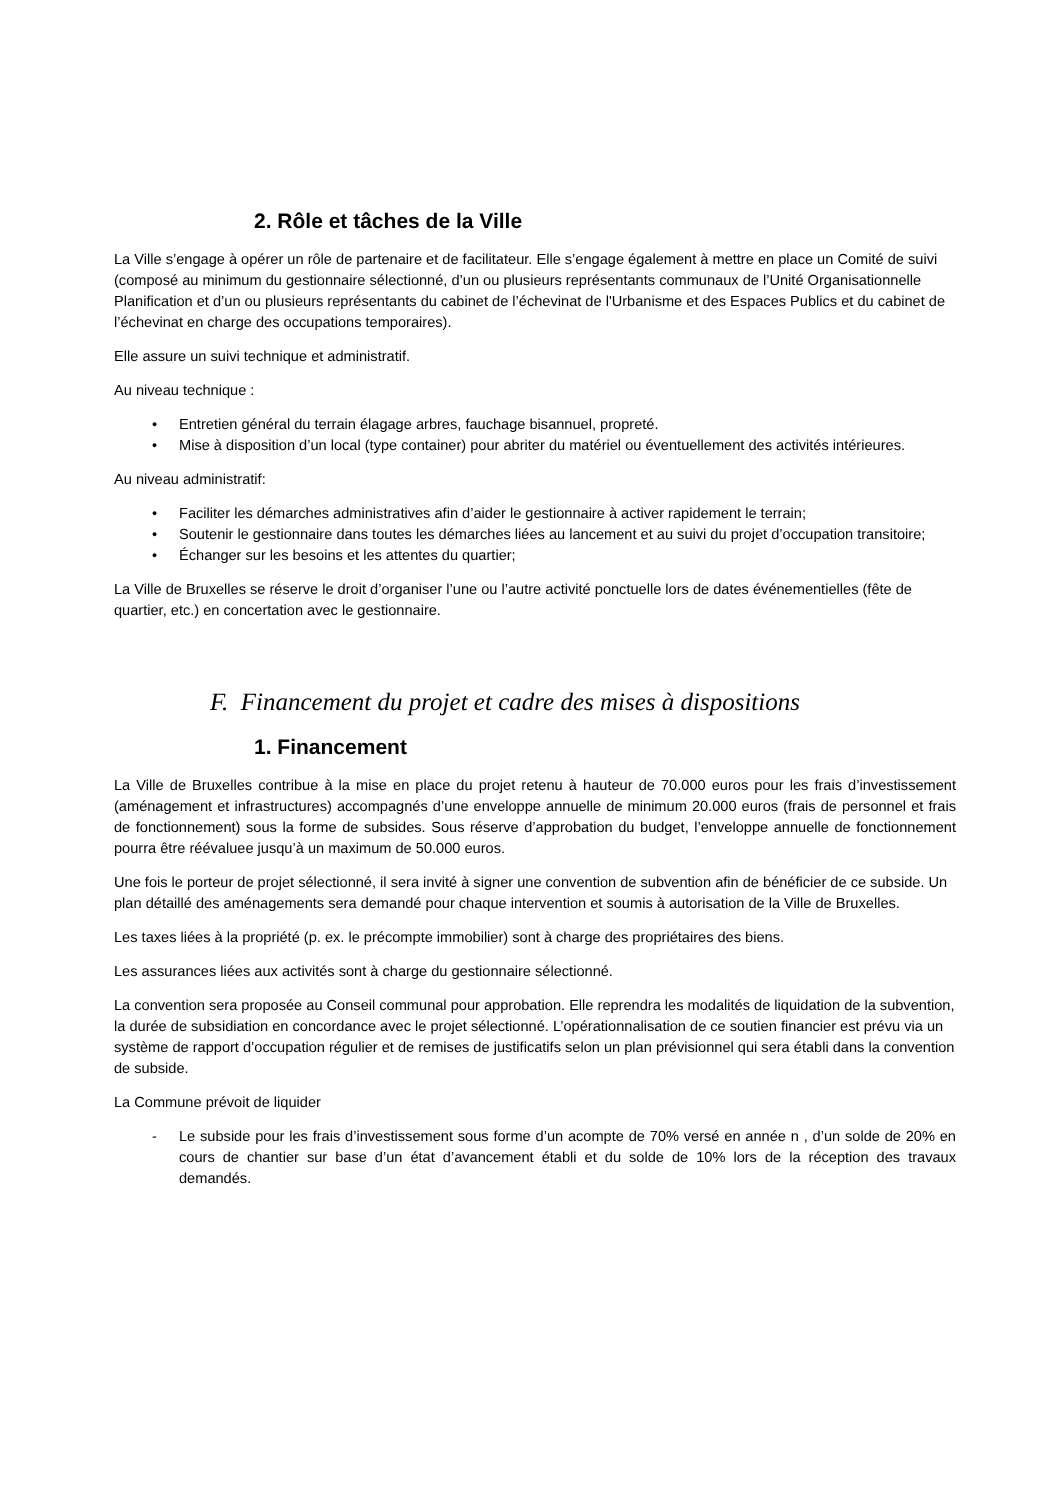2. Rôle et tâches de la Ville
La Ville s’engage à opérer un rôle de partenaire et de facilitateur. Elle s’engage également à mettre en place un Comité de suivi (composé au minimum du gestionnaire sélectionné, d’un ou plusieurs représentants communaux de l’Unité Organisationnelle Planification et d’un ou plusieurs représentants du cabinet de l’échevinat de l'Urbanisme et des Espaces Publics et du cabinet de l’échevinat en charge des occupations temporaires).
Elle assure un suivi technique et administratif.
Au niveau technique :
• Entretien général du terrain élagage arbres, fauchage bisannuel, propreté.
• Mise à disposition d’un local (type container) pour abriter du matériel ou éventuellement des activités intérieures.
Au niveau administratif:
• Faciliter les démarches administratives afin d’aider le gestionnaire à activer rapidement le terrain;
• Soutenir le gestionnaire dans toutes les démarches liées au lancement et au suivi du projet d’occupation transitoire;
• Échanger sur les besoins et les attentes du quartier;
La Ville de Bruxelles se réserve le droit d’organiser l’une ou l’autre activité ponctuelle lors de dates événementielles (fête de quartier, etc.) en concertation avec le gestionnaire.
F. Financement du projet et cadre des mises à dispositions
1. Financement
La Ville de Bruxelles contribue à la mise en place du projet retenu à hauteur de 70.000 euros pour les frais d’investissement (aménagement et infrastructures) accompagnés d’une enveloppe annuelle de minimum 20.000 euros (frais de personnel et frais de fonctionnement) sous la forme de subsides. Sous réserve d’approbation du budget, l’enveloppe annuelle de fonctionnement pourra être réévaluee jusqu’à un maximum de 50.000 euros.
Une fois le porteur de projet sélectionné, il sera invité à signer une convention de subvention afin de bénéficier de ce subside. Un plan détaillé des aménagements sera demandé pour chaque intervention et soumis à autorisation de la Ville de Bruxelles.
Les taxes liées à la propriété (p. ex. le précompte immobilier) sont à charge des propriétaires des biens.
Les assurances liées aux activités sont à charge du gestionnaire sélectionné.
La convention sera proposée au Conseil communal pour approbation. Elle reprendra les modalités de liquidation de la subvention, la durée de subsidiation en concordance avec le projet sélectionné. L’opérationnalisation de ce soutien financier est prévu via un système de rapport d’occupation régulier et de remises de justificatifs selon un plan prévisionnel qui sera établi dans la convention de subside.
La Commune prévoit de liquider
- Le subside pour les frais d’investissement sous forme d’un acompte de 70% versé en année n , d’un solde de 20% en cours de chantier sur base d’un état d’avancement établi et du solde de 10% lors de la réception des travaux demandés.